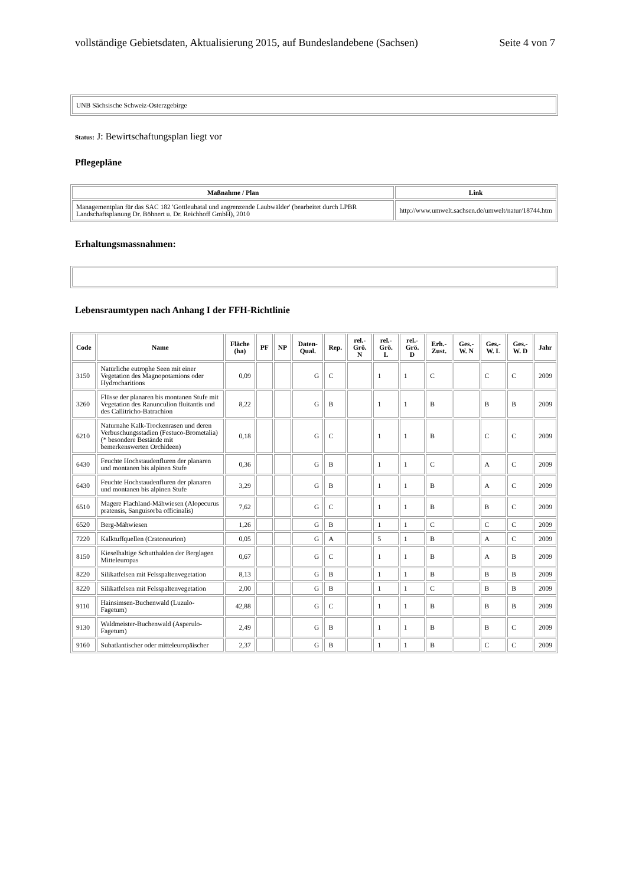vollständige Gebietsdaten, Aktualisierung 2015, auf Bundeslandebene (Sachsen) Seite 4 von 7
| UNB Sächsische Schweiz-Osterzgebirge |
Status: J: Bewirtschaftungsplan liegt vor
Pflegepläne
| Maßnahme / Plan | Link |
| --- | --- |
| Managementplan für das SAC 182 'Gottleubatal und angrenzende Laubwälder' (bearbeitet durch LPBR Landschaftsplanung Dr. Böhnert u. Dr. Reichhoff GmbH), 2010 | http://www.umwelt.sachsen.de/umwelt/natur/18744.htm |
Erhaltungsmassnahmen:
Lebensraumtypen nach Anhang I der FFH-Richtlinie
| Code | Name | Fläche (ha) | PF | NP | Daten-Qual. | Rep. | rel.-Grö. N | rel.-Grö. L | rel.-Grö. D | Erh.-Zust. | Ges.-W. N | Ges.-W. L | Ges.-W. D | Jahr |
| --- | --- | --- | --- | --- | --- | --- | --- | --- | --- | --- | --- | --- | --- | --- |
| 3150 | Natürliche eutrophe Seen mit einer Vegetation des Magnopotamions oder Hydrocharitions | 0,09 | | | G | C | | 1 | 1 | C | | C | C | 2009 |
| 3260 | Flüsse der planaren bis montanen Stufe mit Vegetation des Ranunculion fluitantis und des Callitricho-Batrachion | 8,22 | | | G | B | | 1 | 1 | B | | B | B | 2009 |
| 6210 | Naturnahe Kalk-Trockenrasen und deren Verbuschungsstadien (Festuco-Brometalia)(* besondere Bestände mit bemerkenswerten Orchideen) | 0,18 | | | G | C | | 1 | 1 | B | | C | C | 2009 |
| 6430 | Feuchte Hochstaudenfluren der planaren und montanen bis alpinen Stufe | 0,36 | | | G | B | | 1 | 1 | C | | A | C | 2009 |
| 6430 | Feuchte Hochstaudenfluren der planaren und montanen bis alpinen Stufe | 3,29 | | | G | B | | 1 | 1 | B | | A | C | 2009 |
| 6510 | Magere Flachland-Mähwiesen (Alopecurus pratensis, Sanguisorba officinalis) | 7,62 | | | G | C | | 1 | 1 | B | | B | C | 2009 |
| 6520 | Berg-Mähwiesen | 1,26 | | | G | B | | 1 | 1 | C | | C | C | 2009 |
| 7220 | Kalktuffquellen (Cratoneurion) | 0,05 | | | G | A | | 5 | 1 | B | | A | C | 2009 |
| 8150 | Kieselhaltige Schutthalden der Berglagen Mitteleuropas | 0,67 | | | G | C | | 1 | 1 | B | | A | B | 2009 |
| 8220 | Silikatfelsen mit Felsspaltenvegetation | 8,13 | | | G | B | | 1 | 1 | B | | B | B | 2009 |
| 8220 | Silikatfelsen mit Felsspaltenvegetation | 2,00 | | | G | B | | 1 | 1 | C | | B | B | 2009 |
| 9110 | Hainsimsen-Buchenwald (Luzulo-Fagetum) | 42,88 | | | G | C | | 1 | 1 | B | | B | B | 2009 |
| 9130 | Waldmeister-Buchenwald (Asperulo-Fagetum) | 2,49 | | | G | B | | 1 | 1 | B | | B | C | 2009 |
| 9160 | Subatlantischer oder mitteleuropäischer | 2,37 | | | G | B | | 1 | 1 | B | | C | C | 2009 |